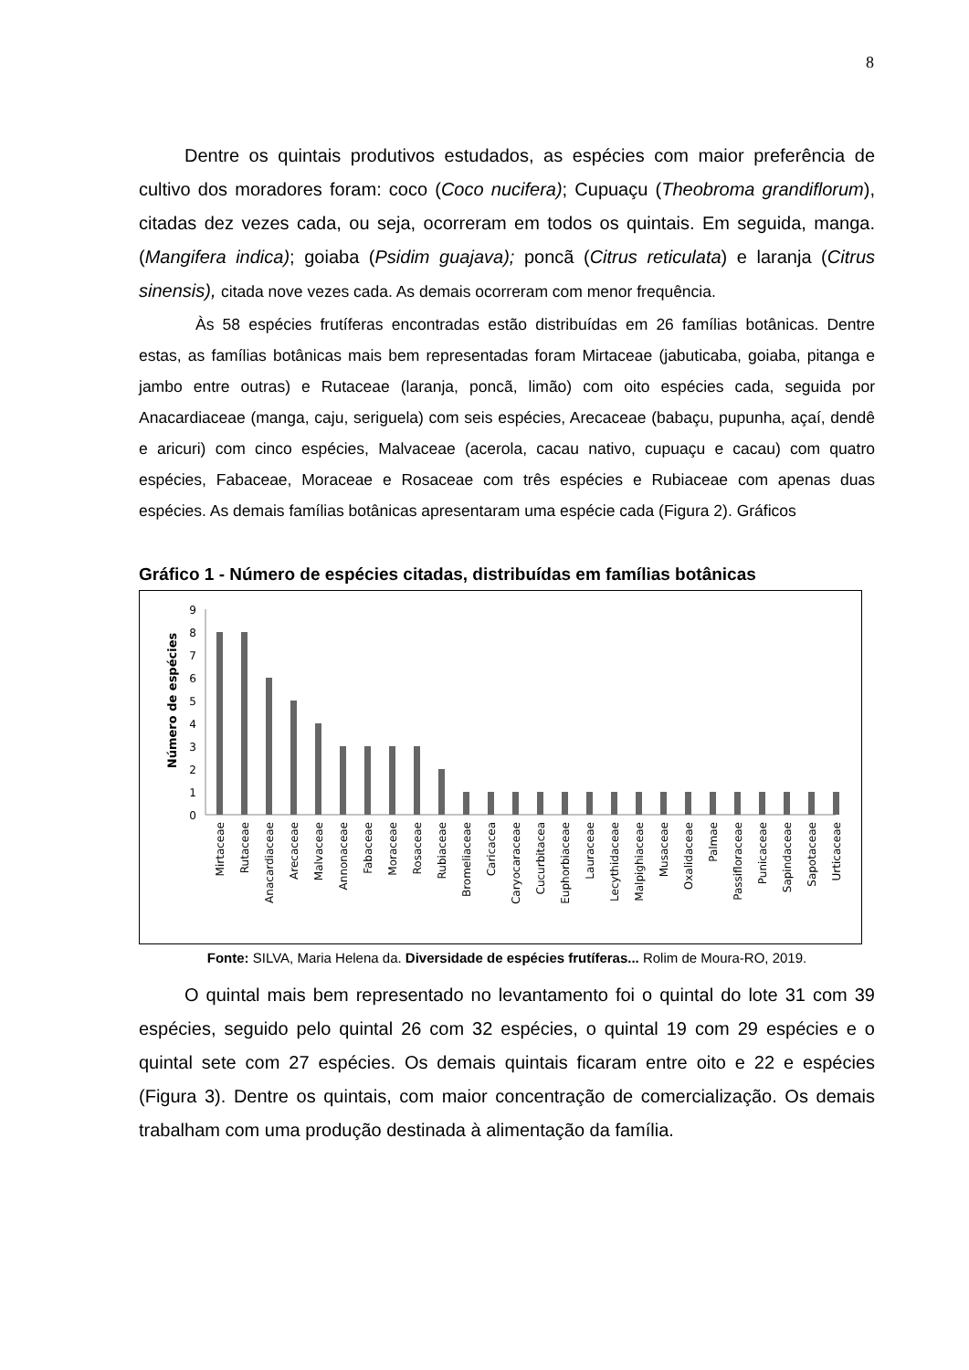8
Dentre os quintais produtivos estudados, as espécies com maior preferência de cultivo dos moradores foram: coco (Coco nucifera); Cupuaçu (Theobroma grandiflorum), citadas dez vezes cada, ou seja, ocorreram em todos os quintais. Em seguida, manga. (Mangifera indica); goiaba (Psidim guajava); poncã (Citrus reticulata) e laranja (Citrus sinensis), citada nove vezes cada. As demais ocorreram com menor frequência.
Às 58 espécies frutíferas encontradas estão distribuídas em 26 famílias botânicas. Dentre estas, as famílias botânicas mais bem representadas foram Mirtaceae (jabuticaba, goiaba, pitanga e jambo entre outras) e Rutaceae (laranja, poncã, limão) com oito espécies cada, seguida por Anacardiaceae (manga, caju, seriguela) com seis espécies, Arecaceae (babaçu, pupunha, açaí, dendê e aricuri) com cinco espécies, Malvaceae (acerola, cacau nativo, cupuaçu e cacau) com quatro espécies, Fabaceae, Moraceae e Rosaceae com três espécies e Rubiaceae com apenas duas espécies. As demais famílias botânicas apresentaram uma espécie cada (Figura 2). Gráficos
Gráfico 1 - Número de espécies citadas, distribuídas em famílias botânicas
Número de espécies
0
1
2
3
4
5
6
7
8
9
Mirtaceae
Rutaceae
Anacardiaceae
Arecaceae
Malvaceae
Annonaceae
Fabaceae
Moraceae
Rosaceae
Rubiaceae
Bromeliaceae
Caricacea
Caryocaraceae
Cucurbitacea
Euphorbiaceae
Lauraceae
Lecythidaceae
Malpighiaceae
Musaceae
Oxalidaceae
Palmae
Passifloraceae
Punicaceae
Sapindaceae
Sapotaceae
Urticaceae
Fonte: SILVA, Maria Helena da. Diversidade de espécies frutíferas... Rolim de Moura-RO, 2019.
O quintal mais bem representado no levantamento foi o quintal do lote 31 com 39 espécies, seguido pelo quintal 26 com 32 espécies, o quintal 19 com 29 espécies e o quintal sete com 27 espécies. Os demais quintais ficaram entre oito e 22 e espécies (Figura 3). Dentre os quintais, com maior concentração de comercialização. Os demais trabalham com uma produção destinada à alimentação da família.